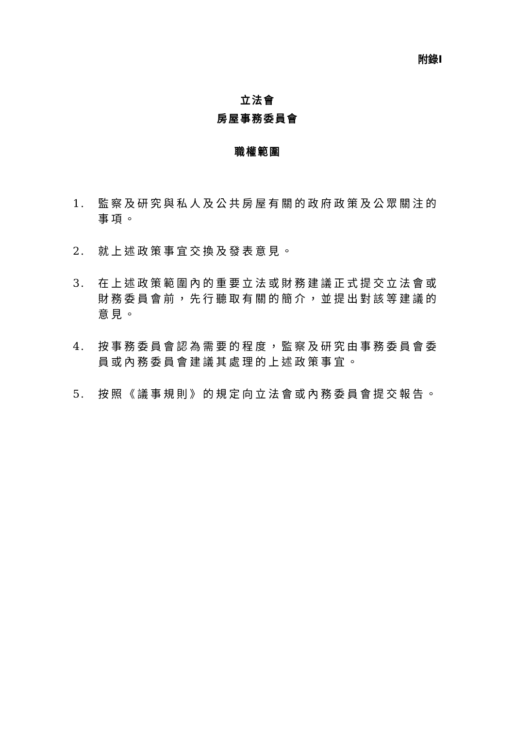附錄I
立法會
房屋事務委員會
職權範圍
1. 監察及研究與私人及公共房屋有關的政府政策及公眾關注的事項。
2. 就上述政策事宜交換及發表意見。
3. 在上述政策範圍內的重要立法或財務建議正式提交立法會或財務委員會前，先行聽取有關的簡介，並提出對該等建議的意見。
4. 按事務委員會認為需要的程度，監察及研究由事務委員會委員或內務委員會建議其處理的上述政策事宜。
5. 按照《議事規則》的規定向立法會或內務委員會提交報告。